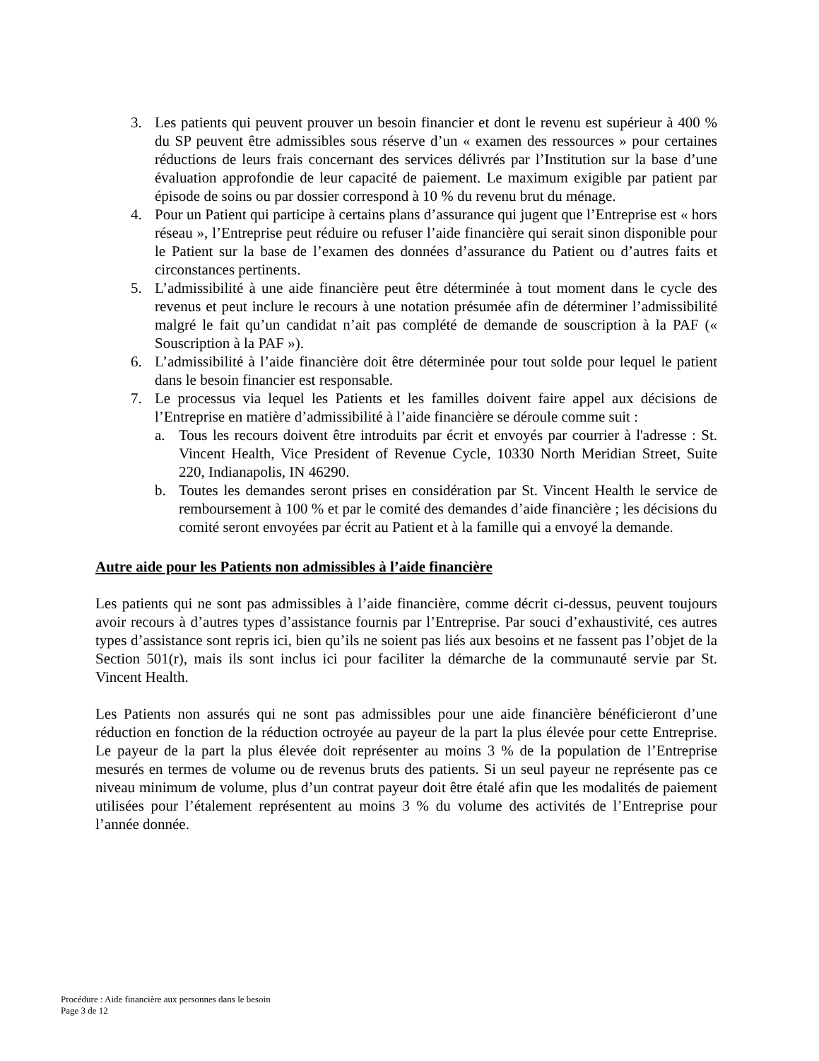3. Les patients qui peuvent prouver un besoin financier et dont le revenu est supérieur à 400 % du SP peuvent être admissibles sous réserve d’un « examen des ressources » pour certaines réductions de leurs frais concernant des services délivrés par l’Institution sur la base d’une évaluation approfondie de leur capacité de paiement. Le maximum exigible par patient par épisode de soins ou par dossier correspond à 10 % du revenu brut du ménage.
4. Pour un Patient qui participe à certains plans d’assurance qui jugent que l’Entreprise est « hors réseau », l’Entreprise peut réduire ou refuser l’aide financière qui serait sinon disponible pour le Patient sur la base de l’examen des données d’assurance du Patient ou d’autres faits et circonstances pertinents.
5. L’admissibilité à une aide financière peut être déterminée à tout moment dans le cycle des revenus et peut inclure le recours à une notation présumée afin de déterminer l’admissibilité malgré le fait qu’un candidat n’ait pas complété de demande de souscription à la PAF (« Souscription à la PAF »).
6. L’admissibilité à l’aide financière doit être déterminée pour tout solde pour lequel le patient dans le besoin financier est responsable.
7. Le processus via lequel les Patients et les familles doivent faire appel aux décisions de l’Entreprise en matière d’admissibilité à l’aide financière se déroule comme suit :
a. Tous les recours doivent être introduits par écrit et envoyés par courrier à l'adresse : St. Vincent Health, Vice President of Revenue Cycle, 10330 North Meridian Street, Suite 220, Indianapolis, IN 46290.
b. Toutes les demandes seront prises en considération par St. Vincent Health le service de remboursement à 100 % et par le comité des demandes d’aide financière ; les décisions du comité seront envoyées par écrit au Patient et à la famille qui a envoyé la demande.
Autre aide pour les Patients non admissibles à l’aide financière
Les patients qui ne sont pas admissibles à l’aide financière, comme décrit ci-dessus, peuvent toujours avoir recours à d’autres types d’assistance fournis par l’Entreprise. Par souci d’exhaustivité, ces autres types d’assistance sont repris ici, bien qu’ils ne soient pas liés aux besoins et ne fassent pas l’objet de la Section 501(r), mais ils sont inclus ici pour faciliter la démarche de la communauté servie par St. Vincent Health.
Les Patients non assurés qui ne sont pas admissibles pour une aide financière bénéficieront d’une réduction en fonction de la réduction octroyée au payeur de la part la plus élevée pour cette Entreprise. Le payeur de la part la plus élevée doit représenter au moins 3 % de la population de l’Entreprise mesurés en termes de volume ou de revenus bruts des patients. Si un seul payeur ne représente pas ce niveau minimum de volume, plus d’un contrat payeur doit être étalé afin que les modalités de paiement utilisées pour l’étalement représentent au moins 3 % du volume des activités de l’Entreprise pour l’année donnée.
Procédure : Aide financière aux personnes dans le besoin
Page 3 de 12